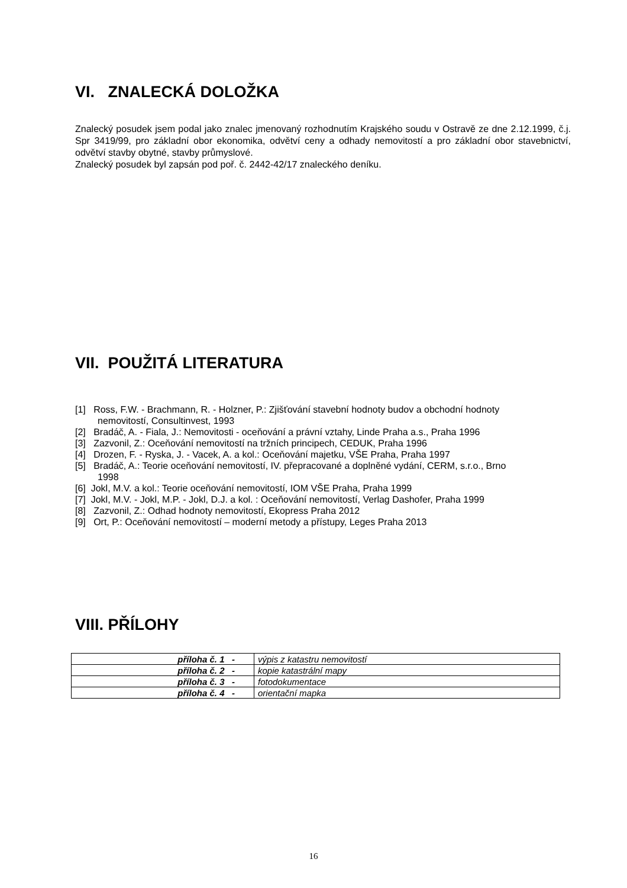VI. ZNALECKÁ DOLOŽKA
Znalecký posudek jsem podal jako znalec jmenovaný rozhodnutím Krajského soudu v Ostravě ze dne 2.12.1999, č.j. Spr 3419/99, pro základní obor ekonomika, odvětví ceny a odhady nemovitostí a pro základní obor stavebnictví, odvětví stavby obytné, stavby průmyslové.
Znalecký posudek byl zapsán pod poř. č. 2442-42/17 znaleckého deníku.
VII. POUŽITÁ LITERATURA
[1] Ross, F.W. - Brachmann, R. - Holzner, P.: Zjišťování stavební hodnoty budov a obchodní hodnoty nemovitostí, Consultinvest, 1993
[2] Bradáč, A. - Fiala, J.: Nemovitosti - oceňování a právní vztahy, Linde Praha a.s., Praha 1996
[3] Zazvonil, Z.: Oceňování nemovitostí na tržních principech, CEDUK, Praha 1996
[4] Drozen, F. - Ryska, J. - Vacek, A. a kol.: Oceňování majetku, VŠE Praha, Praha 1997
[5] Bradáč, A.: Teorie oceňování nemovitostí, IV. přepracované a doplněné vydání, CERM, s.r.o., Brno 1998
[6] Jokl, M.V. a kol.: Teorie oceňování nemovitostí, IOM VŠE Praha, Praha 1999
[7] Jokl, M.V. - Jokl, M.P. - Jokl, D.J. a kol. : Oceňování nemovitostí, Verlag Dashofer, Praha 1999
[8] Zazvonil, Z.: Odhad hodnoty nemovitostí, Ekopress Praha 2012
[9] Ort, P.: Oceňování nemovitostí – moderní metody a přístupy, Leges Praha 2013
VIII. PŘÍLOHY
| příloha č. 1 - | výpis z katastru nemovitostí |
| příloha č. 2 - | kopie katastrální mapy |
| příloha č. 3 - | fotodokumentace |
| příloha č. 4 - | orientační mapka |
16